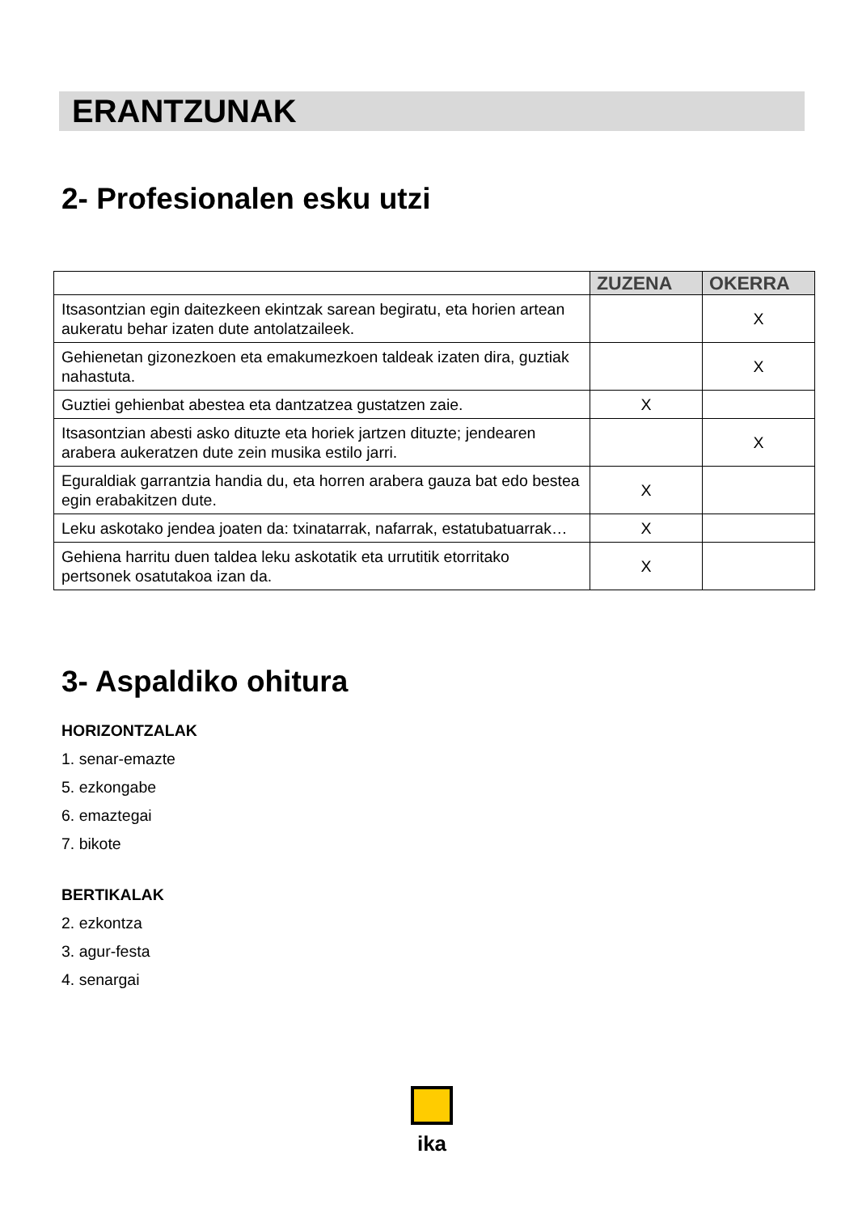ERANTZUNAK
2- Profesionalen esku utzi
| | ZUZENA | OKERRA |
| --- | --- | --- |
| Itsasontzian egin daitezkeen ekintzak sarean begiratu, eta horien artean aukeratu behar izaten dute antolatzaileek. | | X |
| Gehienetan gizonezkoen eta emakumezkoen taldeak izaten dira, guztiak nahastuta. | | X |
| Guztiei gehienbat abestea eta dantzatzea gustatzen zaie. | X | |
| Itsasontzian abesti asko dituzte eta horiek jartzen dituzte; jendearen arabera aukeratzen dute zein musika estilo jarri. | | X |
| Eguraldiak garrantzia handia du, eta horren arabera gauza bat edo bestea egin erabakitzen dute. | X | |
| Leku askotako jendea joaten da: txinatarrak, nafarrak, estatubatuarrak… | X | |
| Gehiena harritu duen taldea leku askotatik eta urrutitik etorritako pertsonek osatutakoa izan da. | X | |
3- Aspaldiko ohitura
HORIZONTZALAK
1. senar-emazte
5. ezkongabe
6. emaztegai
7. bikote
BERTIKALAK
2. ezkontza
3. agur-festa
4. senargai
ika